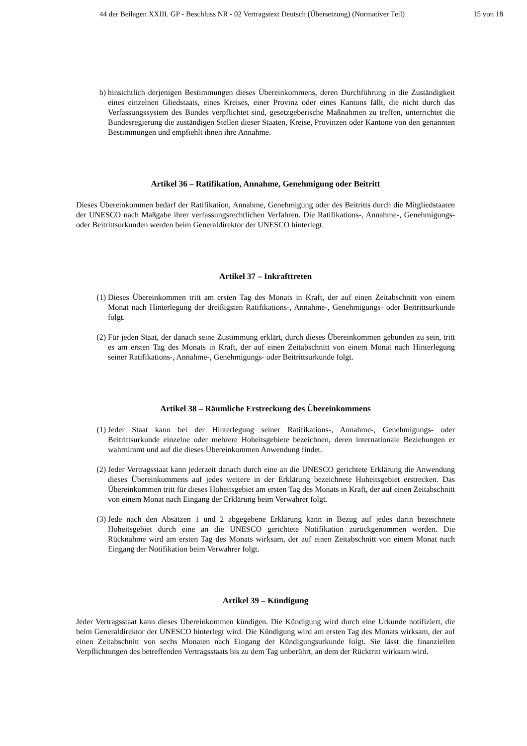44 der Beilagen XXIII. GP - Beschluss NR - 02 Vertragstext Deutsch (Übersetzung) (Normativer Teil) 15 von 18
b) hinsichtlich derjenigen Bestimmungen dieses Übereinkommens, deren Durchführung in die Zuständigkeit eines einzelnen Gliedstaats, eines Kreises, einer Provinz oder eines Kantons fällt, die nicht durch das Verfassungssystem des Bundes verpflichtet sind, gesetzgeberische Maßnahmen zu treffen, unterrichtet die Bundesregierung die zuständigen Stellen dieser Staaten, Kreise, Provinzen oder Kantone von den genannten Bestimmungen und empfiehlt ihnen ihre Annahme.
Artikel 36 – Ratifikation, Annahme, Genehmigung oder Beitritt
Dieses Übereinkommen bedarf der Ratifikation, Annahme, Genehmigung oder des Beitritts durch die Mitgliedstaaten der UNESCO nach Maßgabe ihrer verfassungsrechtlichen Verfahren. Die Ratifikations-, Annahme-, Genehmigungs- oder Beitrittsurkunden werden beim Generaldirektor der UNESCO hinterlegt.
Artikel 37 – Inkrafttreten
(1) Dieses Übereinkommen tritt am ersten Tag des Monats in Kraft, der auf einen Zeitabschnitt von einem Monat nach Hinterlegung der dreißigsten Ratifikations-, Annahme-, Genehmigungs- oder Beitrittsurkunde folgt.
(2) Für jeden Staat, der danach seine Zustimmung erklärt, durch dieses Übereinkommen gebunden zu sein, tritt es am ersten Tag des Monats in Kraft, der auf einen Zeitabschnitt von einem Monat nach Hinterlegung seiner Ratifikations-, Annahme-, Genehmigungs- oder Beitrittsurkunde folgt.
Artikel 38 – Räumliche Erstreckung des Übereinkommens
(1) Jeder Staat kann bei der Hinterlegung seiner Ratifikations-, Annahme-, Genehmigungs- oder Beitrittsurkunde einzelne oder mehrere Hoheitsgebiete bezeichnen, deren internationale Beziehungen er wahrnimmt und auf die dieses Übereinkommen Anwendung findet.
(2) Jeder Vertragsstaat kann jederzeit danach durch eine an die UNESCO gerichtete Erklärung die Anwendung dieses Übereinkommens auf jedes weitere in der Erklärung bezeichnete Hoheitsgebiet erstrecken. Das Übereinkommen tritt für dieses Hoheitsgebiet am ersten Tag des Monats in Kraft, der auf einen Zeitabschnitt von einem Monat nach Eingang der Erklärung beim Verwahrer folgt.
(3) Jede nach den Absätzen 1 und 2 abgegebene Erklärung kann in Bezug auf jedes darin bezeichnete Hoheitsgebiet durch eine an die UNESCO gerichtete Notifikation zurückgenommen werden. Die Rücknahme wird am ersten Tag des Monats wirksam, der auf einen Zeitabschnitt von einem Monat nach Eingang der Notifikation beim Verwahrer folgt.
Artikel 39 – Kündigung
Jeder Vertragsstaat kann dieses Übereinkommen kündigen. Die Kündigung wird durch eine Urkunde notifiziert, die beim Generaldirektor der UNESCO hinterlegt wird. Die Kündigung wird am ersten Tag des Monats wirksam, der auf einen Zeitabschnitt von sechs Monaten nach Eingang der Kündigungsurkunde folgt. Sie lässt die finanziellen Verpflichtungen des betreffenden Vertragsstaats bis zu dem Tag unberührt, an dem der Rücktritt wirksam wird.